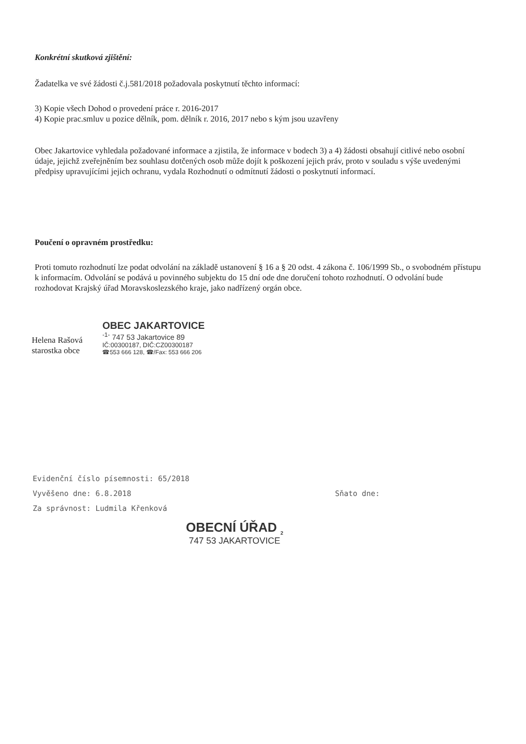Konkrétní skutková zjištění:
Žadatelka ve své žádosti č.j.581/2018 požadovala poskytnutí těchto informací:
3) Kopie všech Dohod o provedení práce r. 2016-2017
4) Kopie prac.smluv u pozice dělník, pom. dělník r. 2016, 2017 nebo s kým jsou uzavřeny
Obec Jakartovice vyhledala požadované informace a zjistila, že informace v bodech 3) a 4) žádosti obsahují citlivé nebo osobní údaje, jejichž zveřejněním bez souhlasu dotčených osob může dojít k poškození jejich práv, proto v souladu s výše uvedenými předpisy upravujícími jejich ochranu, vydala Rozhodnutí o odmítnutí žádosti o poskytnutí informací.
Poučení o opravném prostředku:
Proti tomuto rozhodnutí lze podat odvolání na základě ustanovení § 16 a § 20 odst. 4 zákona č. 106/1999 Sb., o svobodném přístupu k informacím. Odvolání se podává u povinného subjektu do 15 dní ode dne doručení tohoto rozhodnutí. O odvolání bude rozhodovat Krajský úřad Moravskoslezského kraje, jako nadřízený orgán obce.
Helena Rašová
starostka obce
OBEC JAKARTOVICE
<sup>-1-</sup> 747 53 Jakartovice 89
IČ:00300187, DIČ:CZ00300187
☎553 666 128, ☎/Fax: 553 666 206
Evidenční číslo písemnosti: 65/2018
Vyvěšeno dne: 6.8.2018 Sňato dne:
Za správnost: Ludmila Křenková
OBECNÍ ÚŘAD <sub>2</sub>
747 53 JAKARTOVICE